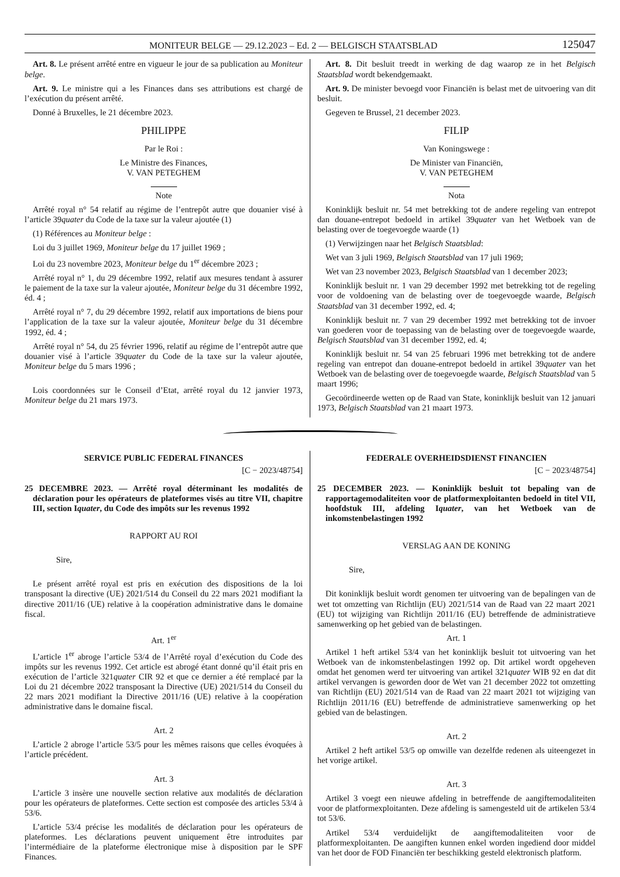MONITEUR BELGE — 29.12.2023 – Ed. 2 — BELGISCH STAATSBLAD 125047
Art. 8. Le présent arrêté entre en vigueur le jour de sa publication au Moniteur belge.
Art. 9. Le ministre qui a les Finances dans ses attributions est chargé de l’exécution du présent arrêté.
Donné à Bruxelles, le 21 décembre 2023.
PHILIPPE
Par le Roi :
Le Ministre des Finances,
V. VAN PETEGHEM
Note
Arrêté royal n° 54 relatif au régime de l’entrepôt autre que douanier visé à l’article 39quater du Code de la taxe sur la valeur ajoutée (1)
(1) Références au Moniteur belge :
Loi du 3 juillet 1969, Moniteur belge du 17 juillet 1969 ;
Loi du 23 novembre 2023, Moniteur belge du 1<sup>er</sup> décembre 2023 ;
Arrêté royal n° 1, du 29 décembre 1992, relatif aux mesures tendant à assurer le paiement de la taxe sur la valeur ajoutée, Moniteur belge du 31 décembre 1992, éd. 4 ;
Arrêté royal n° 7, du 29 décembre 1992, relatif aux importations de biens pour l’application de la taxe sur la valeur ajoutée, Moniteur belge du 31 décembre 1992, éd. 4 ;
Arrêté royal n° 54, du 25 février 1996, relatif au régime de l’entrepôt autre que douanier visé à l’article 39quater du Code de la taxe sur la valeur ajoutée, Moniteur belge du 5 mars 1996 ;
Lois coordonnées sur le Conseil d’Etat, arrêté royal du 12 janvier 1973, Moniteur belge du 21 mars 1973.
Art. 8. Dit besluit treedt in werking de dag waarop ze in het Belgisch Staatsblad wordt bekendgemaakt.
Art. 9. De minister bevoegd voor Financiën is belast met de uitvoering van dit besluit.
Gegeven te Brussel, 21 december 2023.
FILIP
Van Koningswege :
De Minister van Financiën,
V. VAN PETEGHEM
Nota
Koninklijk besluit nr. 54 met betrekking tot de andere regeling van entrepot dan douane-entrepot bedoeld in artikel 39quater van het Wetboek van de belasting over de toegevoegde waarde (1)
(1) Verwijzingen naar het Belgisch Staatsblad:
Wet van 3 juli 1969, Belgisch Staatsblad van 17 juli 1969;
Wet van 23 november 2023, Belgisch Staatsblad van 1 december 2023;
Koninklijk besluit nr. 1 van 29 december 1992 met betrekking tot de regeling voor de voldoening van de belasting over de toegevoegde waarde, Belgisch Staatsblad van 31 december 1992, ed. 4;
Koninklijk besluit nr. 7 van 29 december 1992 met betrekking tot de invoer van goederen voor de toepassing van de belasting over de toegevoegde waarde, Belgisch Staatsblad van 31 december 1992, ed. 4;
Koninklijk besluit nr. 54 van 25 februari 1996 met betrekking tot de andere regeling van entrepot dan douane-entrepot bedoeld in artikel 39quater van het Wetboek van de belasting over de toegevoegde waarde, Belgisch Staatsblad van 5 maart 1996;
Gecoördineerde wetten op de Raad van State, koninklijk besluit van 12 januari 1973, Belgisch Staatsblad van 21 maart 1973.
SERVICE PUBLIC FEDERAL FINANCES
[C − 2023/48754]
25 DECEMBRE 2023. — Arrêté royal déterminant les modalités de déclaration pour les opérateurs de plateformes visés au titre VII, chapitre III, section Iquater, du Code des impôts sur les revenus 1992
RAPPORT AU ROI
Sire,
Le présent arrêté royal est pris en exécution des dispositions de la loi transposant la directive (UE) 2021/514 du Conseil du 22 mars 2021 modifiant la directive 2011/16 (UE) relative à la coopération administrative dans le domaine fiscal.
Art. 1<sup>er</sup>
L’article 1<sup>er</sup> abroge l’article 53/4 de l’Arrêté royal d’exécution du Code des impôts sur les revenus 1992. Cet article est abrogé étant donné qu’il était pris en exécution de l’article 321quater CIR 92 et que ce dernier a été remplacé par la Loi du 21 décembre 2022 transposant la Directive (UE) 2021/514 du Conseil du 22 mars 2021 modifiant la Directive 2011/16 (UE) relative à la coopération administrative dans le domaine fiscal.
Art. 2
L’article 2 abroge l’article 53/5 pour les mêmes raisons que celles évoquées à l’article précédent.
Art. 3
L’article 3 insère une nouvelle section relative aux modalités de déclaration pour les opérateurs de plateformes. Cette section est composée des articles 53/4 à 53/6.
L’article 53/4 précise les modalités de déclaration pour les opérateurs de plateformes. Les déclarations peuvent uniquement être introduites par l’intermédiaire de la plateforme électronique mise à disposition par le SPF Finances.
FEDERALE OVERHEIDSDIENST FINANCIEN
[C − 2023/48754]
25 DECEMBER 2023. — Koninklijk besluit tot bepaling van de rapportagemodaliteiten voor de platformexploitanten bedoeld in titel VII, hoofdstuk III, afdeling Iquater, van het Wetboek van de inkomstenbelastingen 1992
VERSLAG AAN DE KONING
Sire,
Dit koninklijk besluit wordt genomen ter uitvoering van de bepalingen van de wet tot omzetting van Richtlijn (EU) 2021/514 van de Raad van 22 maart 2021 (EU) tot wijziging van Richtlijn 2011/16 (EU) betreffende de administratieve samenwerking op het gebied van de belastingen.
Art. 1
Artikel 1 heft artikel 53/4 van het koninklijk besluit tot uitvoering van het Wetboek van de inkomstenbelastingen 1992 op. Dit artikel wordt opgeheven omdat het genomen werd ter uitvoering van artikel 321quater WIB 92 en dat dit artikel vervangen is geworden door de Wet van 21 december 2022 tot omzetting van Richtlijn (EU) 2021/514 van de Raad van 22 maart 2021 tot wijziging van Richtlijn 2011/16 (EU) betreffende de administratieve samenwerking op het gebied van de belastingen.
Art. 2
Artikel 2 heft artikel 53/5 op omwille van dezelfde redenen als uiteengezet in het vorige artikel.
Art. 3
Artikel 3 voegt een nieuwe afdeling in betreffende de aangiftemodaliteiten voor de platformexploitanten. Deze afdeling is samengesteld uit de artikelen 53/4 tot 53/6.
Artikel 53/4 verduidelijkt de aangiftemodaliteiten voor de platformexploitanten. De aangiften kunnen enkel worden ingediend door middel van het door de FOD Financiën ter beschikking gesteld elektronisch platform.